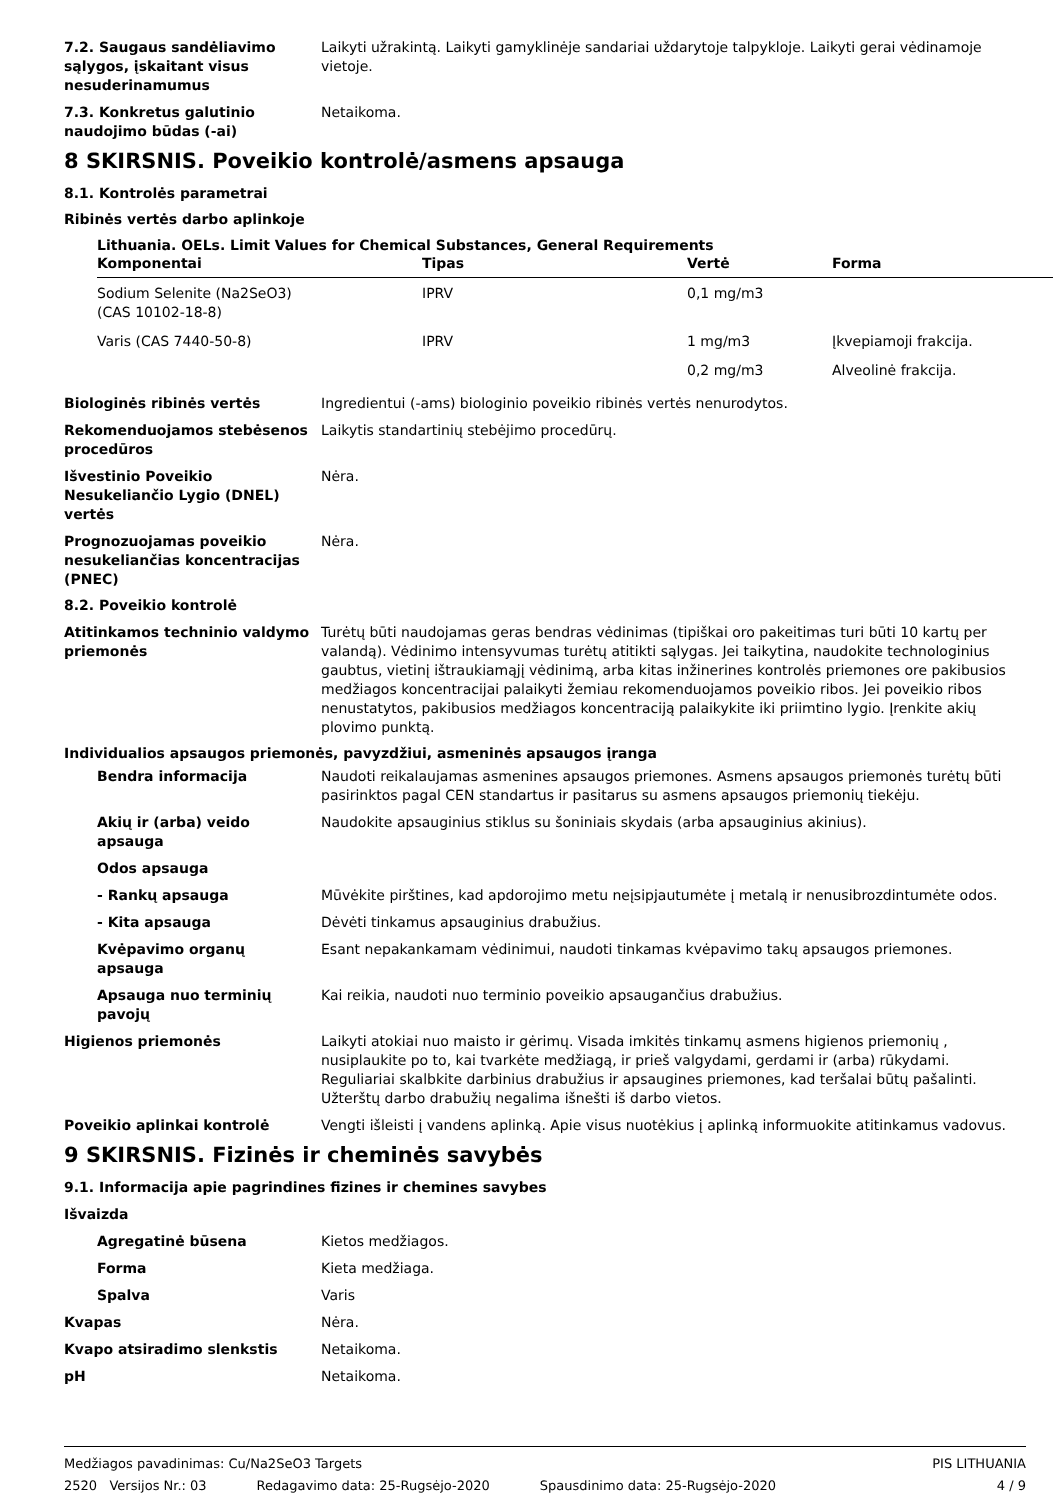7.2. Saugaus sandėliavimo sąlygos, įskaitant visus nesuderinamumus
Laikyti užrakintą. Laikyti gamyklinėje sandariai uždarytoje talpykloje. Laikyti gerai vėdinamoje vietoje.
7.3. Konkretus galutinio naudojimo būdas (-ai)
Netaikoma.
8 SKIRSNIS. Poveikio kontrolė/asmens apsauga
8.1. Kontrolės parametrai
Ribinės vertės darbo aplinkoje
Lithuania. OELs. Limit Values for Chemical Substances, General Requirements
| Komponentai | Tipas | Vertė | Forma |
| --- | --- | --- | --- |
| Sodium Selenite (Na2SeO3) (CAS 10102-18-8) | IPRV | 0,1 mg/m3 | |
| Varis (CAS 7440-50-8) | IPRV | 1 mg/m3 | Įkvepiamoji frakcija. |
| | | 0,2 mg/m3 | Alveolinė frakcija. |
Biologinės ribinės vertės Ingredientui (-ams) biologinio poveikio ribinės vertės nenurodytos.
Rekomenduojamos stebėsenos procedūros
Laikytis standartinių stebėjimo procedūrų.
Išvestinio Poveikio Nesukeliančio Lygio (DNEL) vertės
Nėra.
Prognozuojamas poveikio nesukeliančias koncentracijas (PNEC)
Nėra.
8.2. Poveikio kontrolė
Atitinkamos techninio valdymo priemonės
Turėtų būti naudojamas geras bendras vėdinimas (tipiškai oro pakeitimas turi būti 10 kartų per valandą). Vėdinimo intensyvumas turėtų atitikti sąlygas. Jei taikytina, naudokite technologinius gaubtus, vietinį ištraukiamąjį vėdinimą, arba kitas inžinerines kontrolės priemones ore pakibusios medžiagos koncentracijai palaikyti žemiau rekomenduojamos poveikio ribos. Jei poveikio ribos nenustatytos, pakibusios medžiagos koncentraciją palaikykite iki priimtino lygio. Įrenkite akių plovimo punktą.
Individualios apsaugos priemonės, pavyzdžiui, asmeninės apsaugos įranga
Bendra informacija Naudoti reikalaujamas asmenines apsaugos priemones. Asmens apsaugos priemonės turėtų būti pasirinktos pagal CEN standartus ir pasitarus su asmens apsaugos priemonių tiekėju.
Akių ir (arba) veido apsauga Naudokite apsauginius stiklus su šoniniais skydais (arba apsauginius akinius).
Odos apsauga
- Rankų apsauga Mūvėkite pirštines, kad apdorojimo metu neįsipjautumėte į metalą ir nenusibrozdintumėte odos.
- Kita apsauga Dėvėti tinkamus apsauginius drabužius.
Kvėpavimo organų apsauga Esant nepakankamam vėdinimui, naudoti tinkamas kvėpavimo takų apsaugos priemones.
Apsauga nuo terminių pavojų Kai reikia, naudoti nuo terminio poveikio apsaugančius drabužius.
Higienos priemonės Laikyti atokiai nuo maisto ir gėrimų. Visada imkitės tinkamų asmens higienos priemonių , nusiplaukite po to, kai tvarkėte medžiagą, ir prieš valgydami, gerdami ir (arba) rūkydami. Reguliariai skalbkite darbinius drabužius ir apsaugines priemones, kad teršalai būtų pašalinti. Užterštų darbo drabužių negalima išnešti iš darbo vietos.
Poveikio aplinkai kontrolė Vengti išleisti į vandens aplinką. Apie visus nuotėkius į aplinką informuokite atitinkamus vadovus.
9 SKIRSNIS. Fizinės ir cheminės savybės
9.1. Informacija apie pagrindines fizines ir chemines savybes
Išvaizda
Agregatinė būsena Kietos medžiagos.
Forma Kieta medžiaga.
Spalva Varis
Kvapas Nėra.
Kvapo atsiradimo slenkstis Netaikoma.
pH Netaikoma.
Medžiagos pavadinimas: Cu/Na2SeO3 Targets PIS LITHUANIA
2520 Versijos Nr.: 03 Redagavimo data: 25-Rugsėjo-2020 Spausdinimo data: 25-Rugsėjo-2020 4 / 9